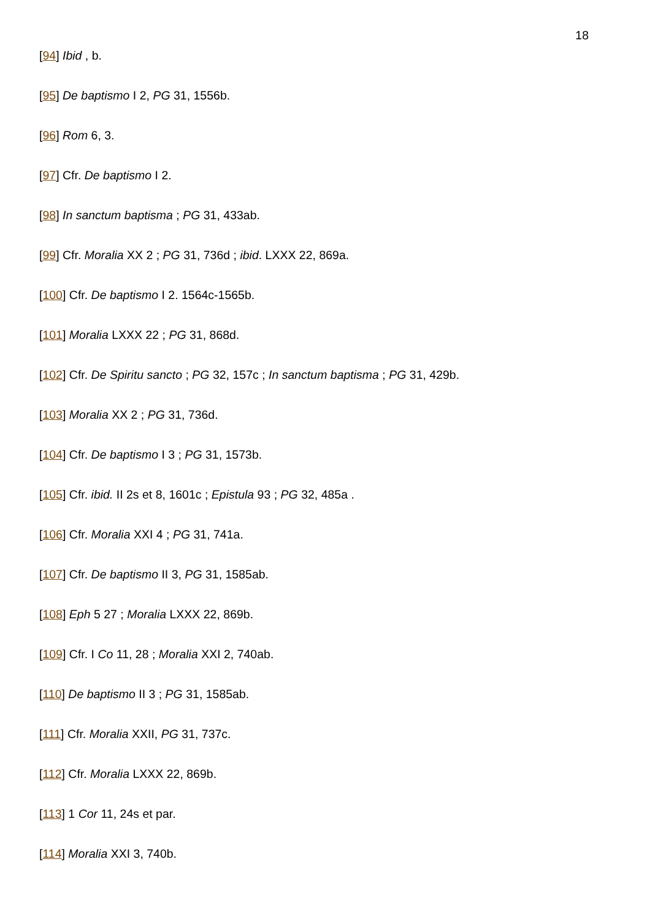18
[94] Ibid , b.
[95] De baptismo I 2, PG 31, 1556b.
[96] Rom 6, 3.
[97] Cfr. De baptismo I 2.
[98] In sanctum baptisma ; PG 31, 433ab.
[99] Cfr. Moralia XX 2 ; PG 31, 736d ; ibid. LXXX 22, 869a.
[100] Cfr. De baptismo I 2. 1564c-1565b.
[101] Moralia LXXX 22 ; PG 31, 868d.
[102] Cfr. De Spiritu sancto ; PG 32, 157c ; In sanctum baptisma ; PG 31, 429b.
[103] Moralia XX 2 ; PG 31, 736d.
[104] Cfr. De baptismo I 3 ; PG 31, 1573b.
[105] Cfr. ibid. II 2s et 8, 1601c ; Epistula 93 ; PG 32, 485a .
[106] Cfr. Moralia XXI 4 ; PG 31, 741a.
[107] Cfr. De baptismo II 3, PG 31, 1585ab.
[108] Eph 5 27 ; Moralia LXXX 22, 869b.
[109] Cfr. I Co 11, 28 ; Moralia XXI 2, 740ab.
[110] De baptismo II 3 ; PG 31, 1585ab.
[111] Cfr. Moralia XXII, PG 31, 737c.
[112] Cfr. Moralia LXXX 22, 869b.
[113] 1 Cor 11, 24s et par.
[114] Moralia XXI 3, 740b.